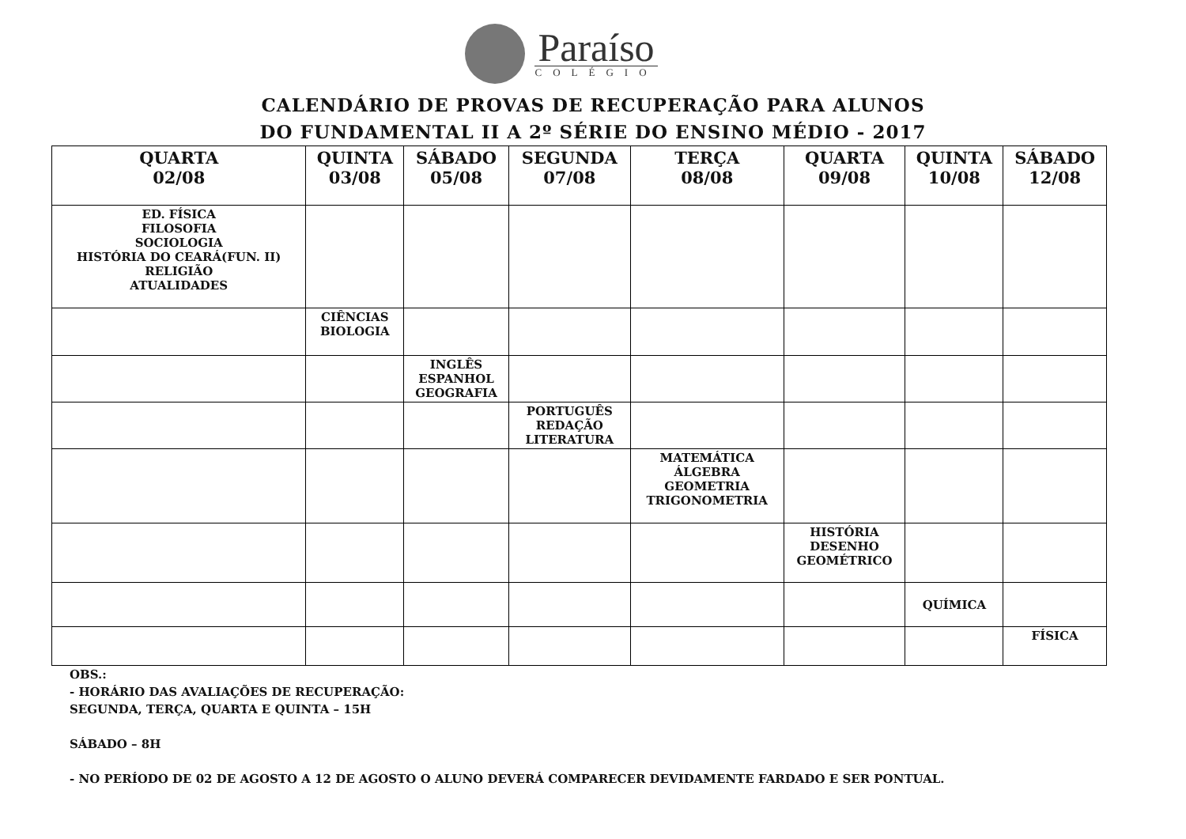Paraíso
COLÉGIO
CALENDÁRIO DE PROVAS DE RECUPERAÇÃO PARA ALUNOS
DO FUNDAMENTAL II A 2º SÉRIE DO ENSINO MÉDIO - 2017
| QUARTA 02/08 | QUINTA 03/08 | SÁBADO 05/08 | SEGUNDA 07/08 | TERÇA 08/08 | QUARTA 09/08 | QUINTA 10/08 | SÁBADO 12/08 |
| --- | --- | --- | --- | --- | --- | --- | --- |
| ED. FÍSICA FILOSOFIA SOCIOLOGIA HISTÓRIA DO CEARÁ(FUN. II) RELIGIÃO ATUALIDADES | | | | | | | |
| | CIÊNCIAS BIOLOGIA | | | | | | |
| | | INGLÊS ESPANHOL GEOGRAFIA | | | | | |
| | | | PORTUGUÊS REDAÇÃO LITERATURA | | | | |
| | | | | MATEMÁTICA ÁLGEBRA GEOMETRIA TRIGONOMETRIA | | | |
| | | | | | HISTÓRIA DESENHO GEOMÉTRICO | | |
| | | | | | | QUÍMICA | |
| | | | | | | | FÍSICA |
OBS.:
- HORÁRIO DAS AVALIAÇÕES DE RECUPERAÇÃO:
SEGUNDA, TERÇA, QUARTA E QUINTA – 15H
SÁBADO – 8H
- NO PERÍODO DE 02 DE AGOSTO A 12 DE AGOSTO O ALUNO DEVERÁ COMPARECER DEVIDAMENTE FARDADO E SER PONTUAL.